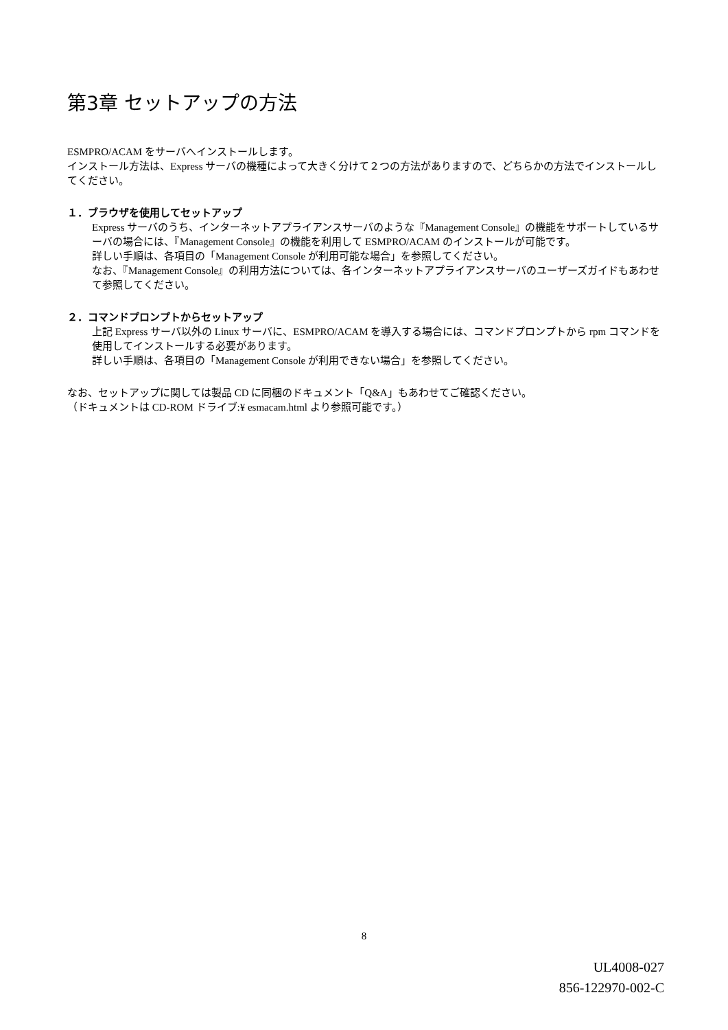第3章 セットアップの方法
ESMPRO/ACAM をサーバへインストールします。
インストール方法は、Express サーバの機種によって大きく分けて２つの方法がありますので、どちらかの方法でインストールしてください。
１．ブラウザを使用してセットアップ
Express サーバのうち、インターネットアプライアンスサーバのような『Management Console』の機能をサポートしているサーバの場合には、『Management Console』の機能を利用して ESMPRO/ACAM のインストールが可能です。
詳しい手順は、各項目の「Management Console が利用可能な場合」を参照してください。
なお、『Management Console』の利用方法については、各インターネットアプライアンスサーバのユーザーズガイドもあわせて参照してください。
２．コマンドプロンプトからセットアップ
上記 Express サーバ以外の Linux サーバに、ESMPRO/ACAM を導入する場合には、コマンドプロンプトから rpm コマンドを使用してインストールする必要があります。
詳しい手順は、各項目の「Management Console が利用できない場合」を参照してください。
なお、セットアップに関しては製品 CD に同梱のドキュメント「Q&A」もあわせてご確認ください。
（ドキュメントは CD-ROM ドライブ:¥ esmacam.html より参照可能です。）
8
UL4008-027
856-122970-002-C